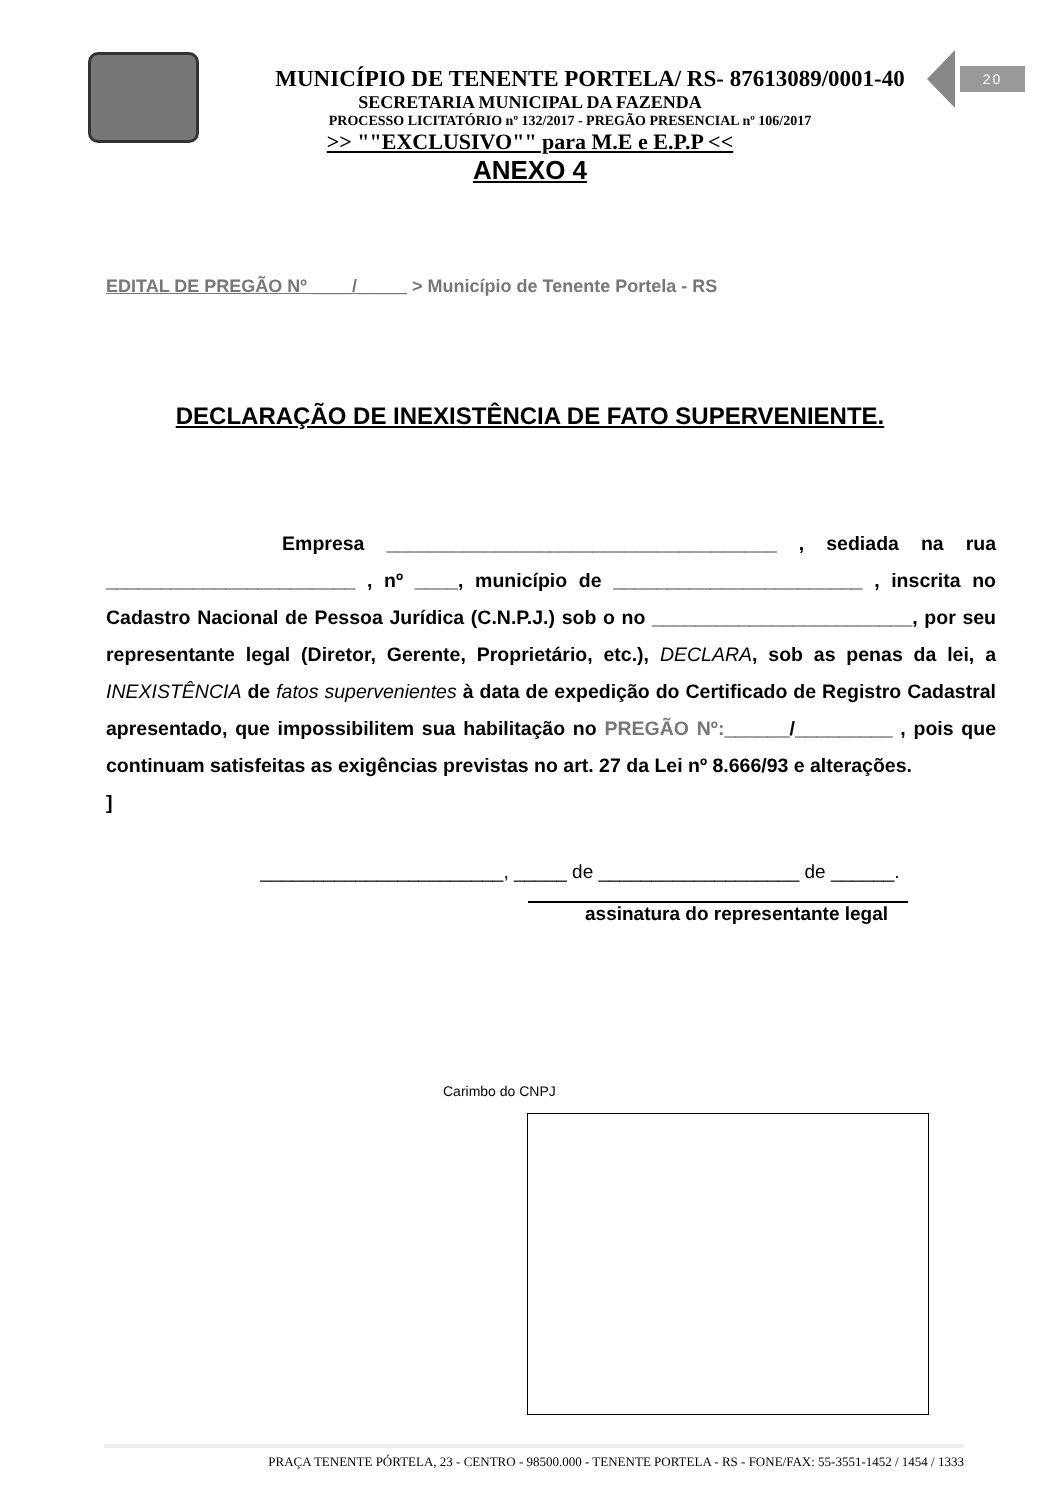20
MUNICÍPIO DE TENENTE PORTELA/ RS- 87613089/0001-40
SECRETARIA MUNICIPAL DA FAZENDA
PROCESSO LICITATÓRIO nº 132/2017 - PREGÃO PRESENCIAL nº 106/2017
>> ""EXCLUSIVO"" para M.E e E.P.P <<
ANEXO 4
EDITAL DE PREGÃO Nº ____/_____ > Município de Tenente Portela - RS
DECLARAÇÃO DE INEXISTÊNCIA DE FATO SUPERVENIENTE.
Empresa ____________________________________ , sediada na rua _______________________ , nº ____, município de _______________________ , inscrita no Cadastro Nacional de Pessoa Jurídica (C.N.P.J.) sob o no ________________________, por seu representante legal (Diretor, Gerente, Proprietário, etc.), DECLARA, sob as penas da lei, a INEXISTÊNCIA de fatos supervenientes à data de expedição do Certificado de Registro Cadastral apresentado, que impossibilitem sua habilitação no PREGÃO Nº:______/_________ , pois que continuam satisfeitas as exigências previstas no art. 27 da Lei nº 8.666/93 e alterações.
]
_______________________, _____ de ___________________ de ______.
assinatura do representante legal
Carimbo do CNPJ
PRAÇA TENENTE PÓRTELA, 23 - CENTRO - 98500.000 - TENENTE PORTELA - RS - FONE/FAX: 55-3551-1452 / 1454 / 1333